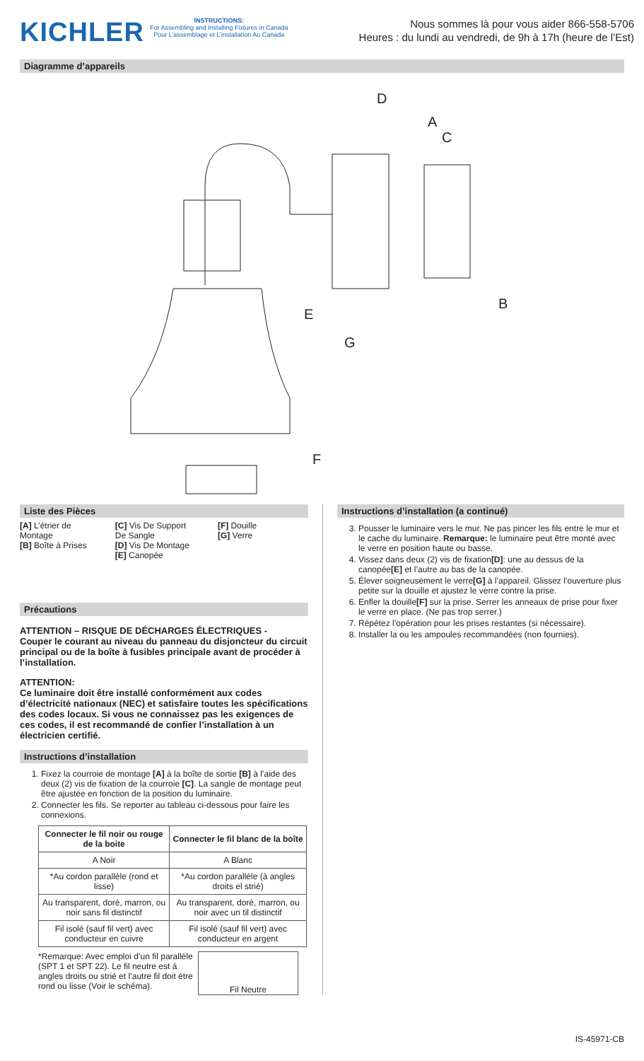KICHLER
INSTRUCTIONS:
For Assembling and Installing Fixtures in Canada
Pour L’assemblage et L’installation Au Canada
Nous sommes là pour vous aider 866-558-5706
Heures : du lundi au vendredi, de 9h à 17h (heure de l’Est)
Diagramme d’appareils
D
A
C
B
E
G
F
Liste des Pièces
[A] L’étrier de
Montage
[B] Boîte à Prises
[C] Vis De Support
De Sangle
[D] Vis De Montage
[E] Canopée
[F] Douille
[G] Verre
Précautions
ATTENTION – RISQUE DE DÉCHARGES ÉLECTRIQUES -
Couper le courant au niveau du panneau du disjoncteur du circuit principal ou de la boîte à fusibles principale avant de procéder à l’installation.
ATTENTION:
Ce luminaire doit être installé conformément aux codes d’électricité nationaux (NEC) et satisfaire toutes les spécifications des codes locaux. Si vous ne connaissez pas les exigences de ces codes, il est recommandé de confier l’installation à un électricien certifié.
Instructions d’installation
1. Fixez la courroie de montage [A] à la boîte de sortie [B] à l’aide des deux (2) vis de fixation de la courroie [C]. La sangle de montage peut être ajustée en fonction de la position du luminaire.
2. Connecter les fils. Se reporter au tableau ci-dessous pour faire les connexions.
| Connecter le fil noir ou rouge de la boite | Connecter le fil blanc de la boîte |
| --- | --- |
| A Noir | A Blanc |
| *Au cordon parallèle (rond et lisse) | *Au cordon parallèle (à angles droits el strié) |
| Au transparent, doré, marron, ou noir sans fil distinctif | Au transparent, doré, marron, ou noir avec un til distinctif |
| Fil isolé (sauf fil vert) avec conducteur en cuivre | Fil isolé (sauf fil vert) avec conducteur en argent |
*Remarque: Avec emploi d’un fil paralléle (SPT 1 et SPT 22). Le fil neutre est á angles droits ou strié et l’autre fil doit étre rond ou lisse (Voir le schéma).
Fil Neutre
Instructions d’installation (a continué)
3. Pousser le luminaire vers le mur. Ne pas pincer les fils entre le mur et le cache du luminaire. Remarque: le luminaire peut être monté avec le verre en position haute ou basse.
4. Vissez dans deux (2) vis de fixation[D]: une au dessus de la canopée[E] et l’autre au bas de la canopée.
5. Élever soigneusement le verre[G] à l’appareil. Glissez l’ouverture plus petite sur la douille et ajustez le verre contre la prise.
6. Enfler la douille[F] sur la prise. Serrer les anneaux de prise pour fixer le verre en place. (Ne pas trop serrer.)
7. Répétez l’opération pour les prises restantes (si nécessaire).
8. Installer la ou les ampoules recommandées (non fournies).
IS-45971-CB